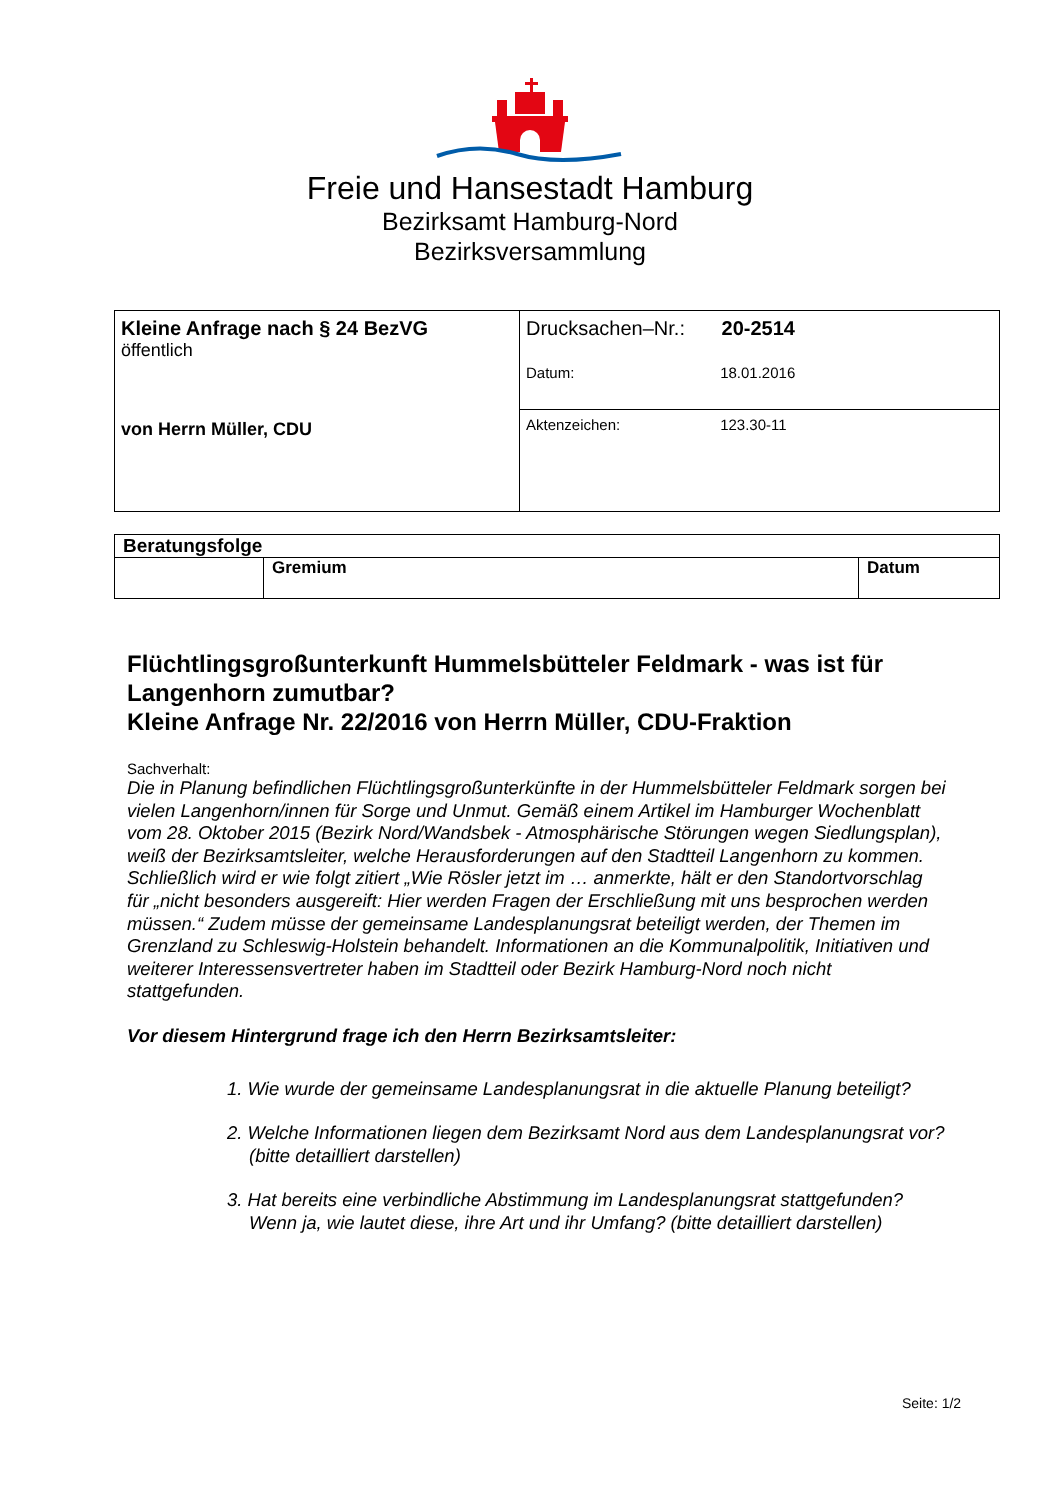Freie und Hansestadt Hamburg
Bezirksamt Hamburg-Nord
Bezirksversammlung
| Kleine Anfrage nach § 24 BezVG öffentlich von Herrn Müller, CDU | Drucksachen–Nr.: 20-2514 Datum: 18.01.2016 |
| | Aktenzeichen: 123.30-11 |
| Beratungsfolge | | |
| --- | --- | --- |
| | Gremium | Datum |
Flüchtlingsgroßunterkunft Hummelsbütteler Feldmark - was ist für Langenhorn zumutbar?
Kleine Anfrage Nr. 22/2016 von Herrn Müller, CDU-Fraktion
Sachverhalt:
Die in Planung befindlichen Flüchtlingsgroßunterkünfte in der Hummelsbütteler Feldmark sorgen bei vielen Langenhorn/innen für Sorge und Unmut. Gemäß einem Artikel im Hamburger Wochenblatt vom 28. Oktober 2015 (Bezirk Nord/Wandsbek - Atmosphärische Störungen wegen Siedlungsplan), weiß der Bezirksamtsleiter, welche Herausforderungen auf den Stadtteil Langenhorn zu kommen. Schließlich wird er wie folgt zitiert „Wie Rösler jetzt im … anmerkte, hält er den Standortvorschlag für „nicht besonders ausgereift: Hier werden Fragen der Erschließung mit uns besprochen werden müssen.“ Zudem müsse der gemeinsame Landesplanungsrat beteiligt werden, der Themen im Grenzland zu Schleswig-Holstein behandelt. Informationen an die Kommunalpolitik, Initiativen und weiterer Interessensvertreter haben im Stadtteil oder Bezirk Hamburg-Nord noch nicht stattgefunden.
Vor diesem Hintergrund frage ich den Herrn Bezirksamtsleiter:
1. Wie wurde der gemeinsame Landesplanungsrat in die aktuelle Planung beteiligt?
2. Welche Informationen liegen dem Bezirksamt Nord aus dem Landesplanungsrat vor? (bitte detailliert darstellen)
3. Hat bereits eine verbindliche Abstimmung im Landesplanungsrat stattgefunden? Wenn ja, wie lautet diese, ihre Art und ihr Umfang? (bitte detailliert darstellen)
Seite: 1/2